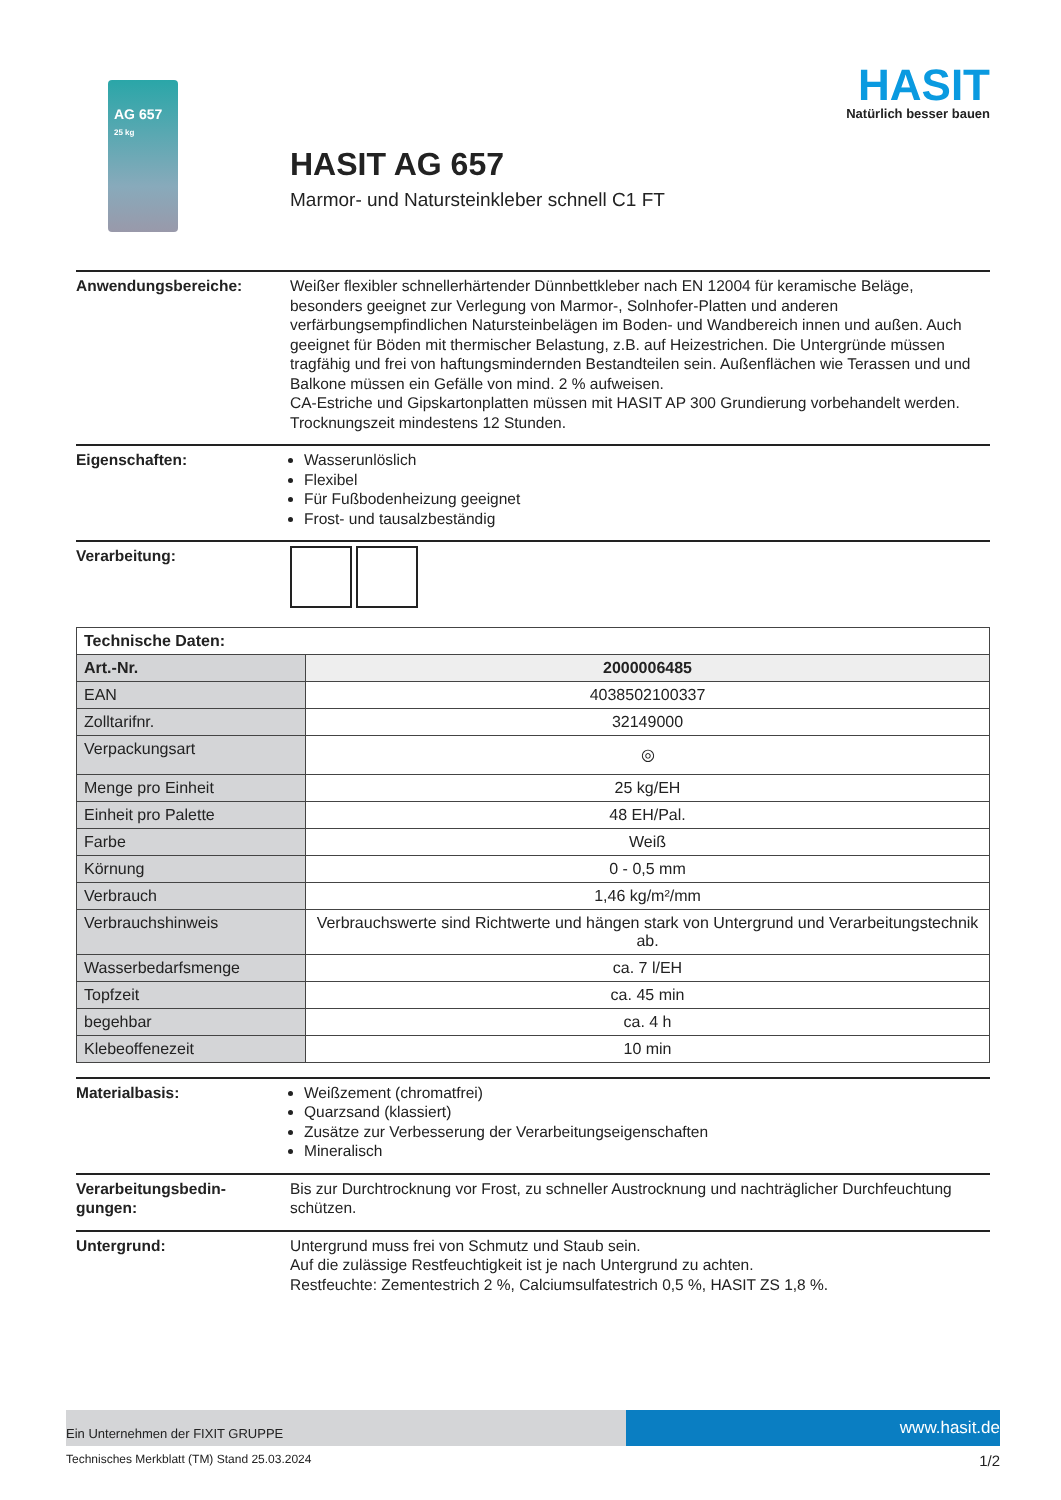AG 657
25 kg
HASIT
Natürlich besser bauen
HASIT AG 657
Marmor- und Natursteinkleber schnell C1 FT
Anwendungsbereiche: Weißer flexibler schnellerhärtender Dünnbettkleber nach EN 12004 für keramische Beläge, besonders geeignet zur Verlegung von Marmor-, Solnhofer-Platten und anderen verfärbungsempfindlichen Natursteinbelägen im Boden- und Wandbereich innen und außen. Auch geeignet für Böden mit thermischer Belastung, z.B. auf Heizestrichen. Die Untergründe müssen tragfähig und frei von haftungsmindernden Bestandteilen sein. Außenflächen wie Terassen und und Balkone müssen ein Gefälle von mind. 2 % aufweisen.
CA-Estriche und Gipskartonplatten müssen mit HASIT AP 300 Grundierung vorbehandelt werden. Trocknungszeit mindestens 12 Stunden.
Eigenschaften: Wasserunlöslich
Flexibel
Für Fußbodenheizung geeignet
Frost- und tausalzbeständig
Verarbeitung:
| Technische Daten: | |
| --- | --- |
| Art.-Nr. | 2000006485 |
| EAN | 4038502100337 |
| Zolltarifnr. | 32149000 |
| Verpackungsart | ◎ |
| Menge pro Einheit | 25 kg/EH |
| Einheit pro Palette | 48 EH/Pal. |
| Farbe | Weiß |
| Körnung | 0 - 0,5 mm |
| Verbrauch | 1,46 kg/m²/mm |
| Verbrauchshinweis | Verbrauchswerte sind Richtwerte und hängen stark von Untergrund und Verarbeitungstechnik ab. |
| Wasserbedarfsmenge | ca. 7 l/EH |
| Topfzeit | ca. 45 min |
| begehbar | ca. 4 h |
| Klebeoffenezeit | 10 min |
Materialbasis: Weißzement (chromatfrei)
Quarzsand (klassiert)
Zusätze zur Verbesserung der Verarbeitungseigenschaften
Mineralisch
Verarbeitungsbedin-
gungen:
Bis zur Durchtrocknung vor Frost, zu schneller Austrocknung und nachträglicher Durchfeuchtung schützen.
Untergrund: Untergrund muss frei von Schmutz und Staub sein.
Auf die zulässige Restfeuchtigkeit ist je nach Untergrund zu achten.
Restfeuchte: Zementestrich 2 %, Calciumsulfatestrich 0,5 %, HASIT ZS 1,8 %.
Ein Unternehmen der FIXIT GRUPPE
www.hasit.de
Technisches Merkblatt (TM) Stand 25.03.2024 1/2